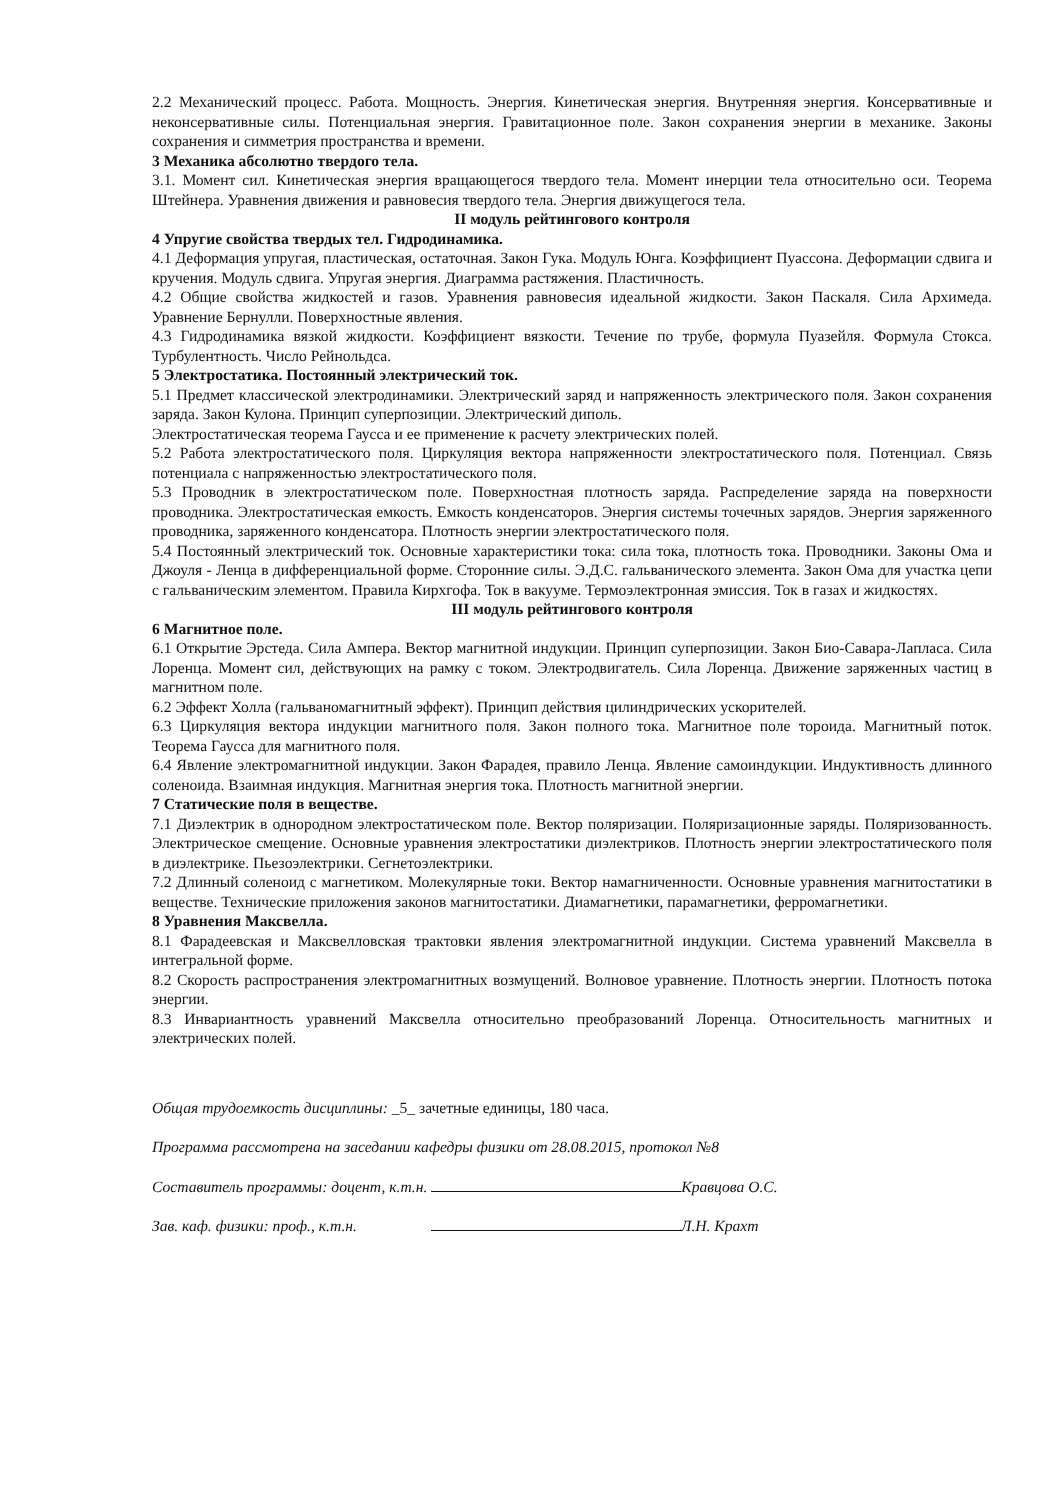2.2 Механический процесс. Работа. Мощность. Энергия. Кинетическая энергия. Внутренняя энергия. Консервативные и неконсервативные силы. Потенциальная энергия. Гравитационное поле. Закон сохранения энергии в механике. Законы сохранения и симметрия пространства и времени.
3 Механика абсолютно твердого тела.
3.1. Момент сил. Кинетическая энергия вращающегося твердого тела. Момент инерции тела относительно оси. Теорема Штейнера. Уравнения движения и равновесия твердого тела. Энергия движущегося тела.
II модуль рейтингового контроля
4 Упругие свойства твердых тел. Гидродинамика.
4.1 Деформация упругая, пластическая, остаточная. Закон Гука. Модуль Юнга. Коэффициент Пуассона. Деформации сдвига и кручения. Модуль сдвига. Упругая энергия. Диаграмма растяжения. Пластичность.
4.2 Общие свойства жидкостей и газов. Уравнения равновесия идеальной жидкости. Закон Паскаля. Сила Архимеда. Уравнение Бернулли. Поверхностные явления.
4.3 Гидродинамика вязкой жидкости. Коэффициент вязкости. Течение по трубе, формула Пуазейля. Формула Стокса. Турбулентность. Число Рейнольдса.
5 Электростатика. Постоянный электрический ток.
5.1 Предмет классической электродинамики. Электрический заряд и напряженность электрического поля. Закон сохранения заряда. Закон Кулона. Принцип суперпозиции. Электрический диполь.
Электростатическая теорема Гаусса и ее применение к расчету электрических полей.
5.2 Работа электростатического поля. Циркуляция вектора напряженности электростатического поля. Потенциал. Связь потенциала с напряженностью электростатического поля.
5.3 Проводник в электростатическом поле. Поверхностная плотность заряда. Распределение заряда на поверхности проводника. Электростатическая емкость. Емкость конденсаторов. Энергия системы точечных зарядов. Энергия заряженного проводника, заряженного конденсатора. Плотность энергии электростатического поля.
5.4 Постоянный электрический ток. Основные характеристики тока: сила тока, плотность тока. Проводники. Законы Ома и Джоуля - Ленца в дифференциальной форме. Сторонние силы. Э.Д.С. гальванического элемента. Закон Ома для участка цепи с гальваническим элементом. Правила Кирхгофа. Ток в вакууме. Термоэлектронная эмиссия. Ток в газах и жидкостях.
III модуль рейтингового контроля
6 Магнитное поле.
6.1 Открытие Эрстеда. Сила Ампера. Вектор магнитной индукции. Принцип суперпозиции. Закон Био-Савара-Лапласа. Сила Лоренца. Момент сил, действующих на рамку с током. Электродвигатель. Сила Лоренца. Движение заряженных частиц в магнитном поле.
6.2 Эффект Холла (гальваномагнитный эффект). Принцип действия цилиндрических ускорителей.
6.3 Циркуляция вектора индукции магнитного поля. Закон полного тока. Магнитное поле тороида. Магнитный поток. Теорема Гаусса для магнитного поля.
6.4 Явление электромагнитной индукции. Закон Фарадея, правило Ленца. Явление самоиндукции. Индуктивность длинного соленоида. Взаимная индукция. Магнитная энергия тока. Плотность магнитной энергии.
7 Статические поля в веществе.
7.1 Диэлектрик в однородном электростатическом поле. Вектор поляризации. Поляризационные заряды. Поляризованность. Электрическое смещение. Основные уравнения электростатики диэлектриков. Плотность энергии электростатического поля в диэлектрике. Пьезоэлектрики. Сегнетоэлектрики.
7.2 Длинный соленоид с магнетиком. Молекулярные токи. Вектор намагниченности. Основные уравнения магнитостатики в веществе. Технические приложения законов магнитостатики. Диамагнетики, парамагнетики, ферромагнетики.
8 Уравнения Максвелла.
8.1 Фарадеевская и Максвелловская трактовки явления электромагнитной индукции. Система уравнений Максвелла в интегральной форме.
8.2 Скорость распространения электромагнитных возмущений. Волновое уравнение. Плотность энергии. Плотность потока энергии.
8.3 Инвариантность уравнений Максвелла относительно преобразований Лоренца. Относительность магнитных и электрических полей.
Общая трудоемкость дисциплины: _5_ зачетные единицы, 180 часа.
Программа рассмотрена на заседании кафедры физики от 28.08.2015, протокол №8
Составитель программы: доцент, к.т.н. Кравцова О.С.
Зав. каф. физики: проф., к.т.н. Л.Н. Крахт